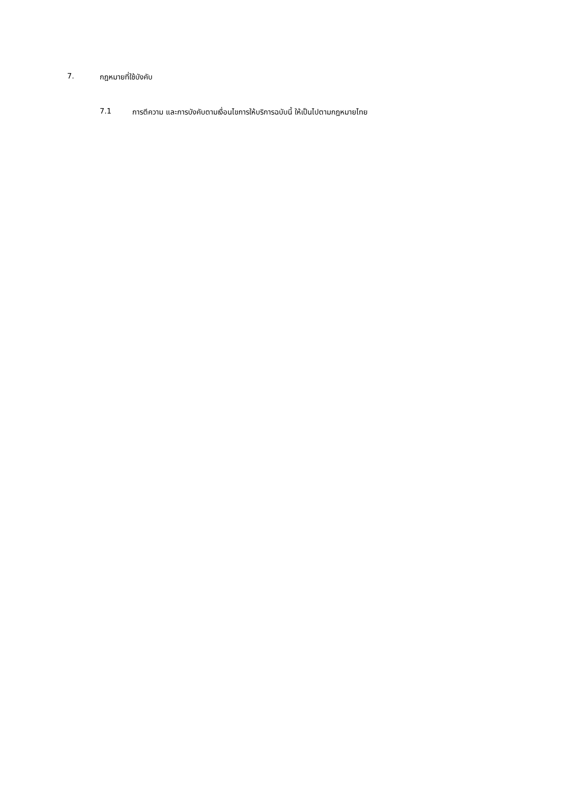7. กฎหมายที่ใช้บังคับ
7.1 การตีความ และการบังคับตามเงื่อนไขการให้บริการฉบับนี้ ให้เป็นไปตามกฎหมายไทย